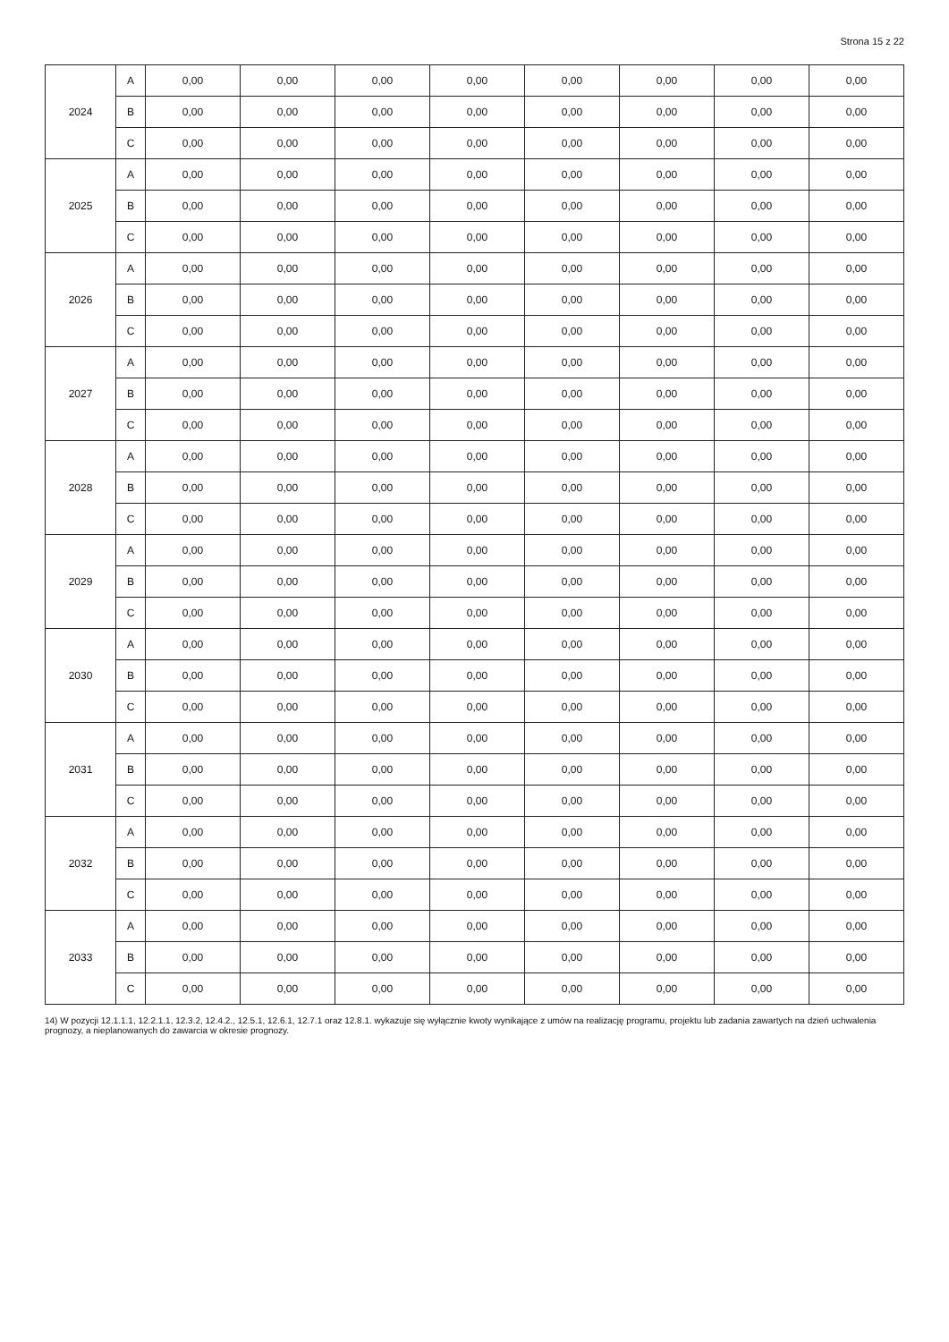Strona 15 z 22
| 2024 | A | 0,00 | 0,00 | 0,00 | 0,00 | 0,00 | 0,00 | 0,00 | 0,00 |
| | B | 0,00 | 0,00 | 0,00 | 0,00 | 0,00 | 0,00 | 0,00 | 0,00 |
| | C | 0,00 | 0,00 | 0,00 | 0,00 | 0,00 | 0,00 | 0,00 | 0,00 |
| 2025 | A | 0,00 | 0,00 | 0,00 | 0,00 | 0,00 | 0,00 | 0,00 | 0,00 |
| | B | 0,00 | 0,00 | 0,00 | 0,00 | 0,00 | 0,00 | 0,00 | 0,00 |
| | C | 0,00 | 0,00 | 0,00 | 0,00 | 0,00 | 0,00 | 0,00 | 0,00 |
| 2026 | A | 0,00 | 0,00 | 0,00 | 0,00 | 0,00 | 0,00 | 0,00 | 0,00 |
| | B | 0,00 | 0,00 | 0,00 | 0,00 | 0,00 | 0,00 | 0,00 | 0,00 |
| | C | 0,00 | 0,00 | 0,00 | 0,00 | 0,00 | 0,00 | 0,00 | 0,00 |
| 2027 | A | 0,00 | 0,00 | 0,00 | 0,00 | 0,00 | 0,00 | 0,00 | 0,00 |
| | B | 0,00 | 0,00 | 0,00 | 0,00 | 0,00 | 0,00 | 0,00 | 0,00 |
| | C | 0,00 | 0,00 | 0,00 | 0,00 | 0,00 | 0,00 | 0,00 | 0,00 |
| 2028 | A | 0,00 | 0,00 | 0,00 | 0,00 | 0,00 | 0,00 | 0,00 | 0,00 |
| | B | 0,00 | 0,00 | 0,00 | 0,00 | 0,00 | 0,00 | 0,00 | 0,00 |
| | C | 0,00 | 0,00 | 0,00 | 0,00 | 0,00 | 0,00 | 0,00 | 0,00 |
| 2029 | A | 0,00 | 0,00 | 0,00 | 0,00 | 0,00 | 0,00 | 0,00 | 0,00 |
| | B | 0,00 | 0,00 | 0,00 | 0,00 | 0,00 | 0,00 | 0,00 | 0,00 |
| | C | 0,00 | 0,00 | 0,00 | 0,00 | 0,00 | 0,00 | 0,00 | 0,00 |
| 2030 | A | 0,00 | 0,00 | 0,00 | 0,00 | 0,00 | 0,00 | 0,00 | 0,00 |
| | B | 0,00 | 0,00 | 0,00 | 0,00 | 0,00 | 0,00 | 0,00 | 0,00 |
| | C | 0,00 | 0,00 | 0,00 | 0,00 | 0,00 | 0,00 | 0,00 | 0,00 |
| 2031 | A | 0,00 | 0,00 | 0,00 | 0,00 | 0,00 | 0,00 | 0,00 | 0,00 |
| | B | 0,00 | 0,00 | 0,00 | 0,00 | 0,00 | 0,00 | 0,00 | 0,00 |
| | C | 0,00 | 0,00 | 0,00 | 0,00 | 0,00 | 0,00 | 0,00 | 0,00 |
| 2032 | A | 0,00 | 0,00 | 0,00 | 0,00 | 0,00 | 0,00 | 0,00 | 0,00 |
| | B | 0,00 | 0,00 | 0,00 | 0,00 | 0,00 | 0,00 | 0,00 | 0,00 |
| | C | 0,00 | 0,00 | 0,00 | 0,00 | 0,00 | 0,00 | 0,00 | 0,00 |
| 2033 | A | 0,00 | 0,00 | 0,00 | 0,00 | 0,00 | 0,00 | 0,00 | 0,00 |
| | B | 0,00 | 0,00 | 0,00 | 0,00 | 0,00 | 0,00 | 0,00 | 0,00 |
| | C | 0,00 | 0,00 | 0,00 | 0,00 | 0,00 | 0,00 | 0,00 | 0,00 |
14) W pozycji 12.1.1.1, 12.2.1.1, 12.3.2, 12.4.2., 12.5.1, 12.6.1, 12.7.1 oraz 12.8.1. wykazuje się wyłącznie kwoty wynikające z umów na realizację programu, projektu lub zadania zawartych na dzień uchwalenia prognozy, a nieplanowanych do zawarcia w okresie prognozy.